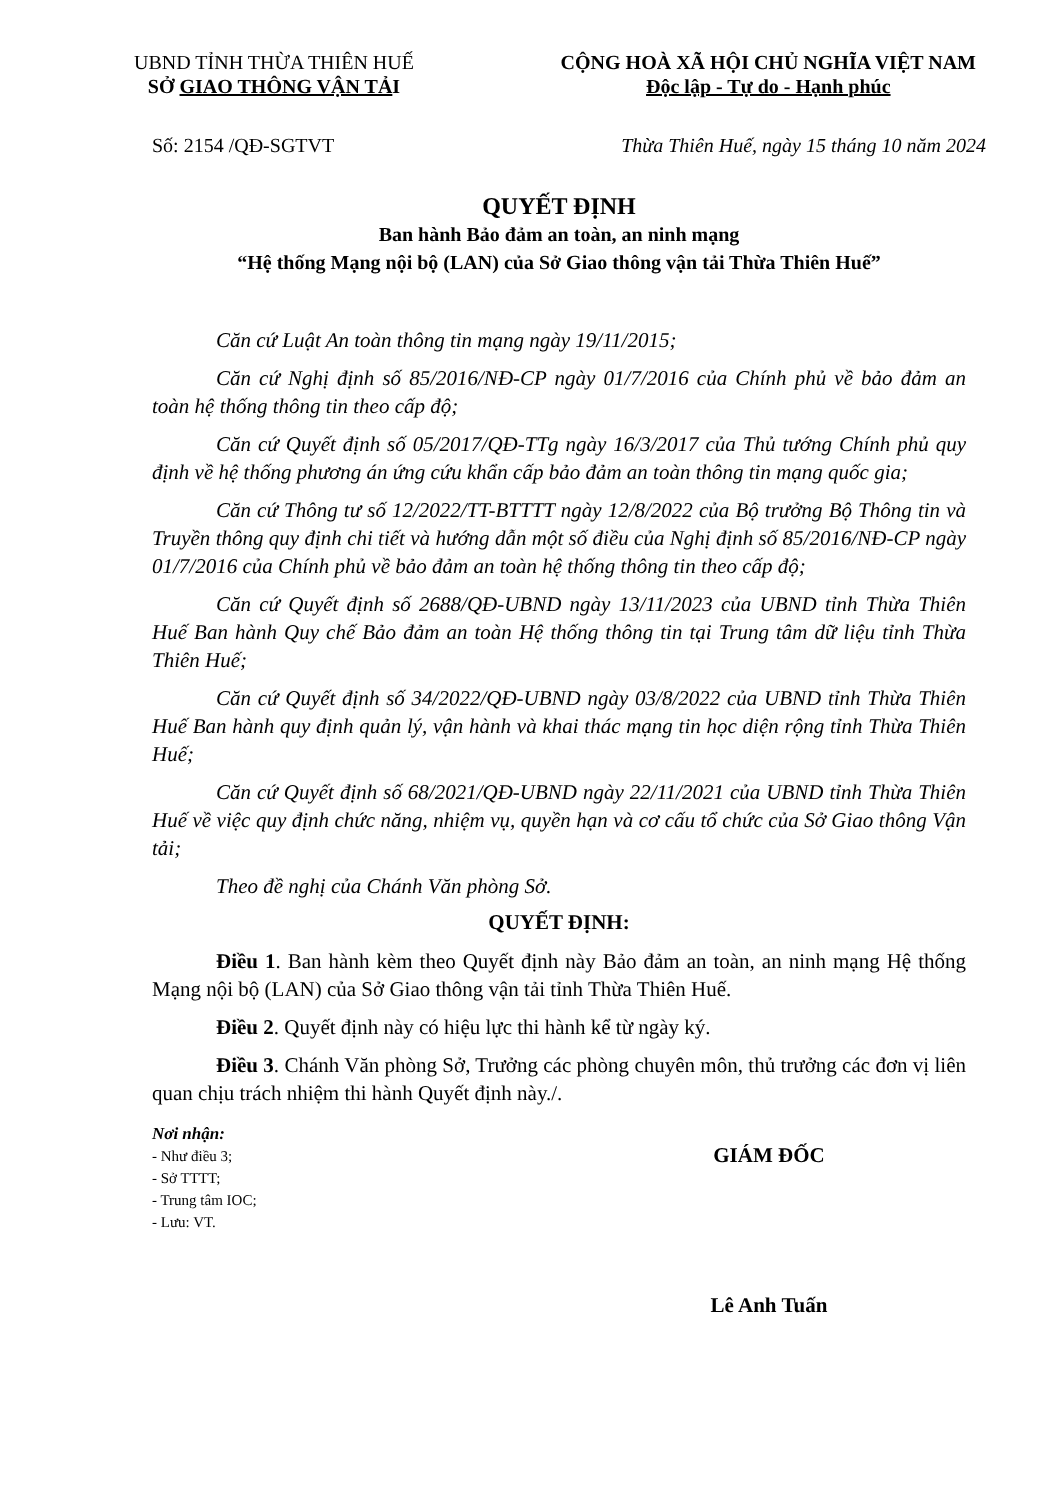UBND TỈNH THỪA THIÊN HUẾ
SỞ GIAO THÔNG VẬN TẢI
CỘNG HOÀ XÃ HỘI CHỦ NGHĨA VIỆT NAM
Độc lập - Tự do - Hạnh phúc
Số: 2154 /QĐ-SGTVT Thừa Thiên Huế, ngày 15 tháng 10 năm 2024
QUYẾT ĐỊNH
Ban hành Bảo đảm an toàn, an ninh mạng
“Hệ thống Mạng nội bộ (LAN) của Sở Giao thông vận tải Thừa Thiên Huế”
Căn cứ Luật An toàn thông tin mạng ngày 19/11/2015;
Căn cứ Nghị định số 85/2016/NĐ-CP ngày 01/7/2016 của Chính phủ về bảo đảm an toàn hệ thống thông tin theo cấp độ;
Căn cứ Quyết định số 05/2017/QĐ-TTg ngày 16/3/2017 của Thủ tướng Chính phủ quy định về hệ thống phương án ứng cứu khẩn cấp bảo đảm an toàn thông tin mạng quốc gia;
Căn cứ Thông tư số 12/2022/TT-BTTTT ngày 12/8/2022 của Bộ trưởng Bộ Thông tin và Truyền thông quy định chi tiết và hướng dẫn một số điều của Nghị định số 85/2016/NĐ-CP ngày 01/7/2016 của Chính phủ về bảo đảm an toàn hệ thống thông tin theo cấp độ;
Căn cứ Quyết định số 2688/QĐ-UBND ngày 13/11/2023 của UBND tỉnh Thừa Thiên Huế Ban hành Quy chế Bảo đảm an toàn Hệ thống thông tin tại Trung tâm dữ liệu tỉnh Thừa Thiên Huế;
Căn cứ Quyết định số 34/2022/QĐ-UBND ngày 03/8/2022 của UBND tỉnh Thừa Thiên Huế Ban hành quy định quản lý, vận hành và khai thác mạng tin học diện rộng tỉnh Thừa Thiên Huế;
Căn cứ Quyết định số 68/2021/QĐ-UBND ngày 22/11/2021 của UBND tỉnh Thừa Thiên Huế về việc quy định chức năng, nhiệm vụ, quyền hạn và cơ cấu tổ chức của Sở Giao thông Vận tải;
Theo đề nghị của Chánh Văn phòng Sở.
QUYẾT ĐỊNH:
Điều 1. Ban hành kèm theo Quyết định này Bảo đảm an toàn, an ninh mạng Hệ thống Mạng nội bộ (LAN) của Sở Giao thông vận tải tỉnh Thừa Thiên Huế.
Điều 2. Quyết định này có hiệu lực thi hành kể từ ngày ký.
Điều 3. Chánh Văn phòng Sở, Trưởng các phòng chuyên môn, thủ trưởng các đơn vị liên quan chịu trách nhiệm thi hành Quyết định này./.
Nơi nhận:
- Như điều 3;
- Sở TTTT;
- Trung tâm IOC;
- Lưu: VT.
GIÁM ĐỐC
Lê Anh Tuấn